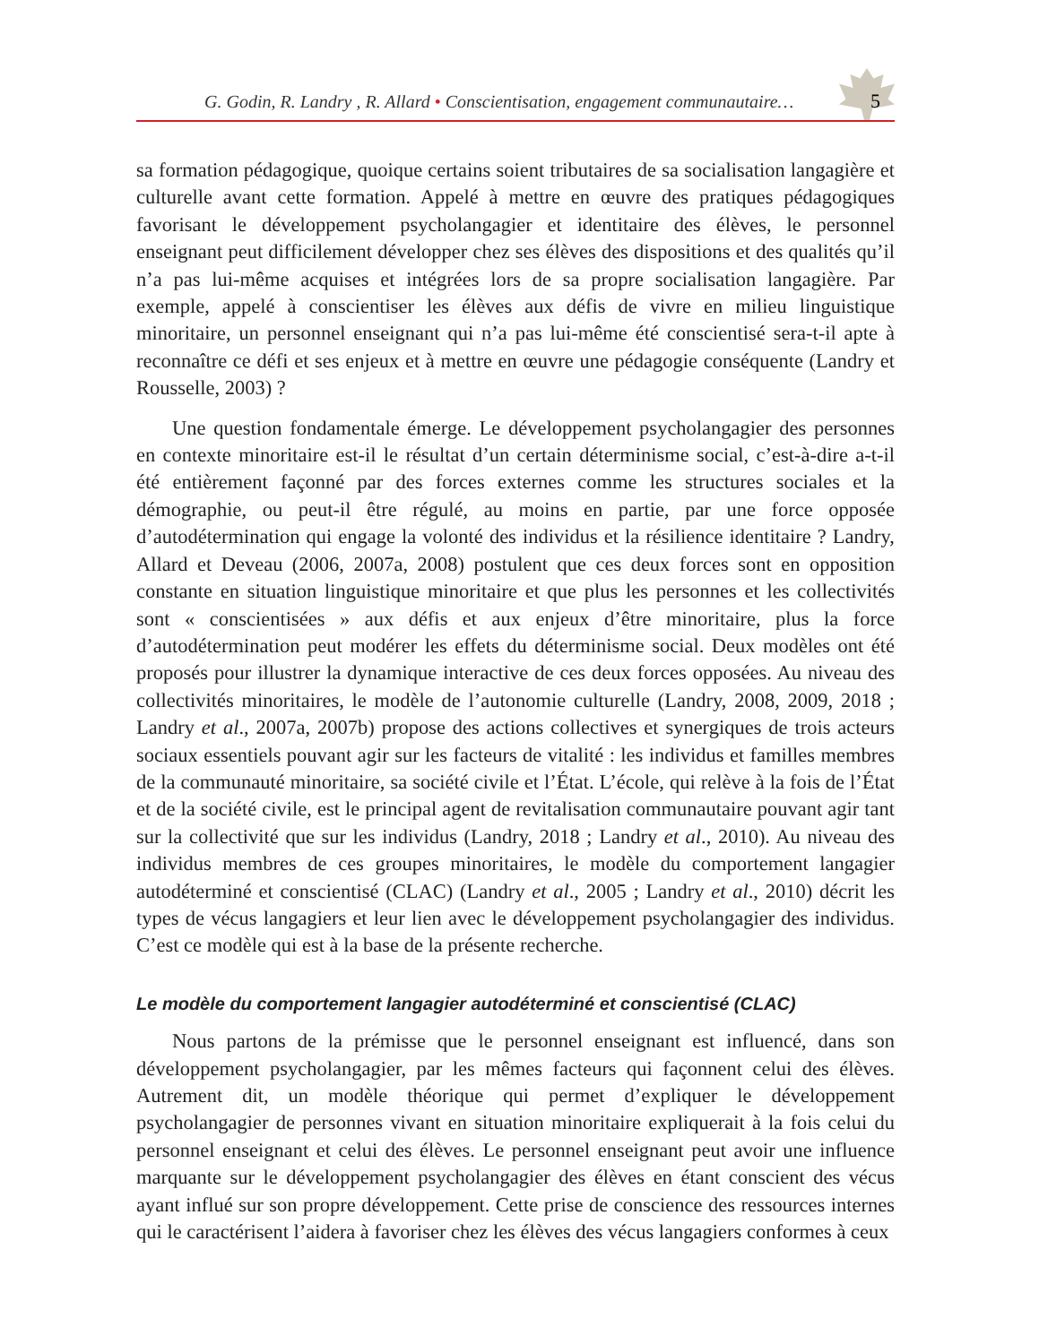5
G. Godin, R. Landry , R. Allard • Conscientisation, engagement communautaire…
sa formation pédagogique, quoique certains soient tributaires de sa socialisation langagière et culturelle avant cette formation. Appelé à mettre en œuvre des pratiques pédagogiques favorisant le développement psycholangagier et identitaire des élèves, le personnel enseignant peut difficilement développer chez ses élèves des dispositions et des qualités qu’il n’a pas lui-même acquises et intégrées lors de sa propre socialisation langagière. Par exemple, appelé à conscientiser les élèves aux défis de vivre en milieu linguistique minoritaire, un personnel enseignant qui n’a pas lui-même été conscientisé sera-t-il apte à reconnaître ce défi et ses enjeux et à mettre en œuvre une pédagogie conséquente (Landry et Rousselle, 2003) ?
Une question fondamentale émerge. Le développement psycholangagier des personnes en contexte minoritaire est-il le résultat d’un certain déterminisme social, c’est-à-dire a-t-il été entièrement façonné par des forces externes comme les structures sociales et la démographie, ou peut-il être régulé, au moins en partie, par une force opposée d’autodétermination qui engage la volonté des individus et la résilience identitaire ? Landry, Allard et Deveau (2006, 2007a, 2008) postulent que ces deux forces sont en opposition constante en situation linguistique minoritaire et que plus les personnes et les collectivités sont « conscientisées » aux défis et aux enjeux d’être minoritaire, plus la force d’autodétermination peut modérer les effets du déterminisme social. Deux modèles ont été proposés pour illustrer la dynamique interactive de ces deux forces opposées. Au niveau des collectivités minoritaires, le modèle de l’autonomie culturelle (Landry, 2008, 2009, 2018 ; Landry et al., 2007a, 2007b) propose des actions collectives et synergiques de trois acteurs sociaux essentiels pouvant agir sur les facteurs de vitalité : les individus et familles membres de la communauté minoritaire, sa société civile et l’État. L’école, qui relève à la fois de l’État et de la société civile, est le principal agent de revitalisation communautaire pouvant agir tant sur la collectivité que sur les individus (Landry, 2018 ; Landry et al., 2010). Au niveau des individus membres de ces groupes minoritaires, le modèle du comportement langagier autodéterminé et conscientisé (CLAC) (Landry et al., 2005 ; Landry et al., 2010) décrit les types de vécus langagiers et leur lien avec le développement psycholangagier des individus. C’est ce modèle qui est à la base de la présente recherche.
Le modèle du comportement langagier autodéterminé et conscientisé (CLAC)
Nous partons de la prémisse que le personnel enseignant est influencé, dans son développement psycholangagier, par les mêmes facteurs qui façonnent celui des élèves. Autrement dit, un modèle théorique qui permet d’expliquer le développement psycholangagier de personnes vivant en situation minoritaire expliquerait à la fois celui du personnel enseignant et celui des élèves. Le personnel enseignant peut avoir une influence marquante sur le développement psycholangagier des élèves en étant conscient des vécus ayant influé sur son propre développement. Cette prise de conscience des ressources internes qui le caractérisent l’aidera à favoriser chez les élèves des vécus langagiers conformes à ceux